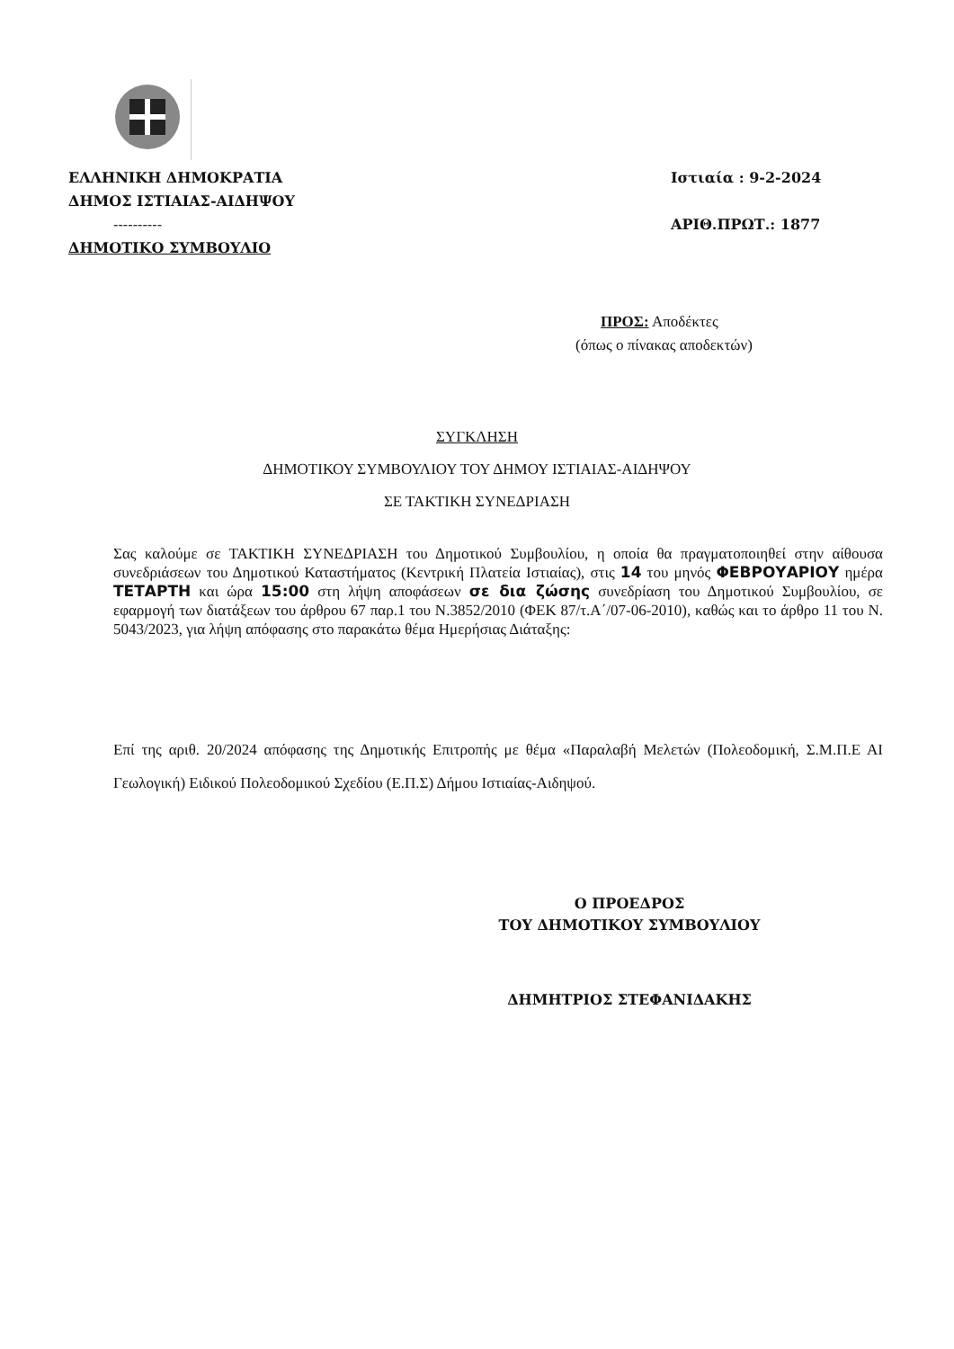ΕΛΛΗΝΙΚΗ ΔΗΜΟΚΡΑΤΙΑ
ΔΗΜΟΣ ΙΣΤΙΑΙΑΣ-ΑΙΔΗΨΟΥ
----------
ΔΗΜΟΤΙΚΟ ΣΥΜΒΟΥΛΙΟ
Ιστιαία : 9-2-2024
ΑΡΙΘ.ΠΡΩΤ.: 1877
ΠΡΟΣ: Αποδέκτες
(όπως ο πίνακας αποδεκτών)
ΣΥΓΚΛΗΣΗ
ΔΗΜΟΤΙΚΟΥ ΣΥΜΒΟΥΛΙΟΥ ΤΟΥ ΔΗΜΟΥ ΙΣΤΙΑΙΑΣ-ΑΙΔΗΨΟΥ
ΣΕ ΤΑΚΤΙΚΗ ΣΥΝΕΔΡΙΑΣΗ
Σας καλούμε σε ΤΑΚΤΙΚΗ ΣΥΝΕΔΡΙΑΣΗ του Δημοτικού Συμβουλίου, η οποία θα πραγματοποιηθεί στην αίθουσα συνεδριάσεων του Δημοτικού Καταστήματος (Κεντρική Πλατεία Ιστιαίας), στις 14 του μηνός ΦΕΒΡΟΥΑΡΙΟΥ ημέρα ΤΕΤΑΡΤΗ και ώρα 15:00 στη λήψη αποφάσεων σε δια ζώσης συνεδρίαση του Δημοτικού Συμβουλίου, σε εφαρμογή των διατάξεων του άρθρου 67 παρ.1 του Ν.3852/2010 (ΦΕΚ 87/τ.Α΄/07-06-2010), καθώς και το άρθρο 11 του Ν. 5043/2023, για λήψη απόφασης στο παρακάτω θέμα Ημερήσιας Διάταξης:
Επί της αριθ. 20/2024 απόφασης της Δημοτικής Επιτροπής με θέμα «Παραλαβή Μελετών (Πολεοδομική, Σ.Μ.Π.Ε ΑΙ Γεωλογική) Ειδικού Πολεοδομικού Σχεδίου (Ε.Π.Σ) Δήμου Ιστιαίας-Αιδηψού.
Ο ΠΡΟΕΔΡΟΣ
ΤΟΥ ΔΗΜΟΤΙΚΟΥ ΣΥΜΒΟΥΛΙΟΥ
ΔΗΜΗΤΡΙΟΣ ΣΤΕΦΑΝΙΔΑΚΗΣ